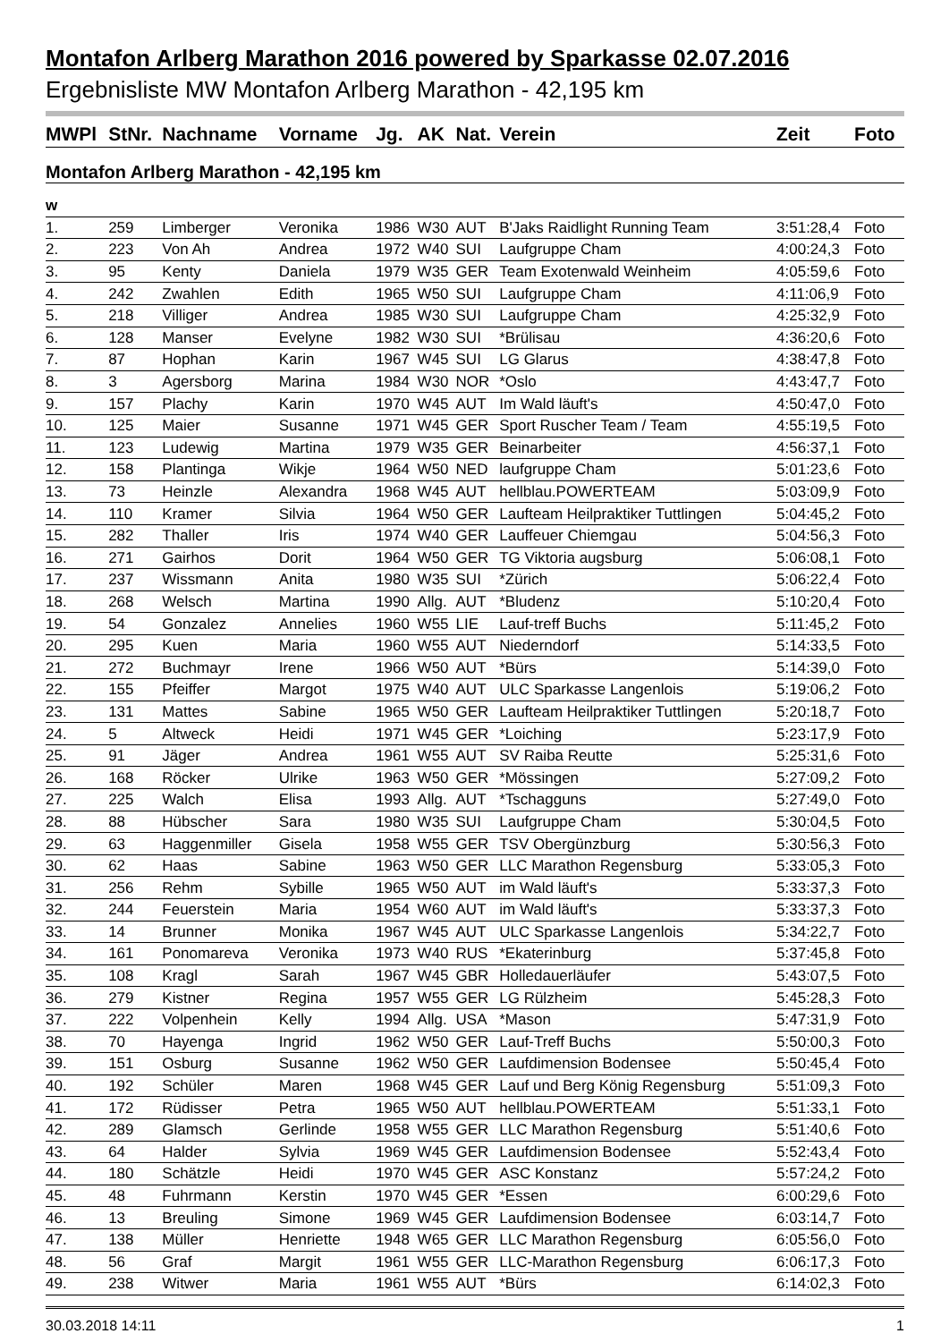Montafon Arlberg Marathon 2016 powered by Sparkasse 02.07.2016
Ergebnisliste MW Montafon Arlberg Marathon - 42,195 km
| MWPl | StNr. | Nachname | Vorname | Jg. | AK | Nat. | Verein | Zeit | Foto |
| --- | --- | --- | --- | --- | --- | --- | --- | --- | --- |
| Montafon Arlberg Marathon - 42,195 km | | | | | | | | | |
| w | | | | | | | | | |
| 1. | 259 | Limberger | Veronika | 1986 | W30 | AUT | B'Jaks Raidlight Running Team | 3:51:28,4 | Foto |
| 2. | 223 | Von Ah | Andrea | 1972 | W40 | SUI | Laufgruppe Cham | 4:00:24,3 | Foto |
| 3. | 95 | Kenty | Daniela | 1979 | W35 | GER | Team Exotenwald Weinheim | 4:05:59,6 | Foto |
| 4. | 242 | Zwahlen | Edith | 1965 | W50 | SUI | Laufgruppe Cham | 4:11:06,9 | Foto |
| 5. | 218 | Villiger | Andrea | 1985 | W30 | SUI | Laufgruppe Cham | 4:25:32,9 | Foto |
| 6. | 128 | Manser | Evelyne | 1982 | W30 | SUI | *Brülisau | 4:36:20,6 | Foto |
| 7. | 87 | Hophan | Karin | 1967 | W45 | SUI | LG Glarus | 4:38:47,8 | Foto |
| 8. | 3 | Agersborg | Marina | 1984 | W30 | NOR | *Oslo | 4:43:47,7 | Foto |
| 9. | 157 | Plachy | Karin | 1970 | W45 | AUT | Im Wald läuft's | 4:50:47,0 | Foto |
| 10. | 125 | Maier | Susanne | 1971 | W45 | GER | Sport Ruscher Team / Team | 4:55:19,5 | Foto |
| 11. | 123 | Ludewig | Martina | 1979 | W35 | GER | Beinarbeiter | 4:56:37,1 | Foto |
| 12. | 158 | Plantinga | Wikje | 1964 | W50 | NED | laufgruppe Cham | 5:01:23,6 | Foto |
| 13. | 73 | Heinzle | Alexandra | 1968 | W45 | AUT | hellblau.POWERTEAM | 5:03:09,9 | Foto |
| 14. | 110 | Kramer | Silvia | 1964 | W50 | GER | Laufteam Heilpraktiker Tuttlingen | 5:04:45,2 | Foto |
| 15. | 282 | Thaller | Iris | 1974 | W40 | GER | Lauffeuer Chiemgau | 5:04:56,3 | Foto |
| 16. | 271 | Gairhos | Dorit | 1964 | W50 | GER | TG Viktoria augsburg | 5:06:08,1 | Foto |
| 17. | 237 | Wissmann | Anita | 1980 | W35 | SUI | *Zürich | 5:06:22,4 | Foto |
| 18. | 268 | Welsch | Martina | 1990 | Allg. | AUT | *Bludenz | 5:10:20,4 | Foto |
| 19. | 54 | Gonzalez | Annelies | 1960 | W55 | LIE | Lauf-treff Buchs | 5:11:45,2 | Foto |
| 20. | 295 | Kuen | Maria | 1960 | W55 | AUT | Niederndorf | 5:14:33,5 | Foto |
| 21. | 272 | Buchmayr | Irene | 1966 | W50 | AUT | *Bürs | 5:14:39,0 | Foto |
| 22. | 155 | Pfeiffer | Margot | 1975 | W40 | AUT | ULC Sparkasse Langenlois | 5:19:06,2 | Foto |
| 23. | 131 | Mattes | Sabine | 1965 | W50 | GER | Laufteam Heilpraktiker Tuttlingen | 5:20:18,7 | Foto |
| 24. | 5 | Altweck | Heidi | 1971 | W45 | GER | *Loiching | 5:23:17,9 | Foto |
| 25. | 91 | Jäger | Andrea | 1961 | W55 | AUT | SV Raiba Reutte | 5:25:31,6 | Foto |
| 26. | 168 | Röcker | Ulrike | 1963 | W50 | GER | *Mössingen | 5:27:09,2 | Foto |
| 27. | 225 | Walch | Elisa | 1993 | Allg. | AUT | *Tschagguns | 5:27:49,0 | Foto |
| 28. | 88 | Hübscher | Sara | 1980 | W35 | SUI | Laufgruppe Cham | 5:30:04,5 | Foto |
| 29. | 63 | Haggenmiller | Gisela | 1958 | W55 | GER | TSV Obergünzburg | 5:30:56,3 | Foto |
| 30. | 62 | Haas | Sabine | 1963 | W50 | GER | LLC Marathon Regensburg | 5:33:05,3 | Foto |
| 31. | 256 | Rehm | Sybille | 1965 | W50 | AUT | im Wald läuft's | 5:33:37,3 | Foto |
| 32. | 244 | Feuerstein | Maria | 1954 | W60 | AUT | im Wald läuft's | 5:33:37,3 | Foto |
| 33. | 14 | Brunner | Monika | 1967 | W45 | AUT | ULC Sparkasse Langenlois | 5:34:22,7 | Foto |
| 34. | 161 | Ponomareva | Veronika | 1973 | W40 | RUS | *Ekaterinburg | 5:37:45,8 | Foto |
| 35. | 108 | Kragl | Sarah | 1967 | W45 | GBR | Holledauerläufer | 5:43:07,5 | Foto |
| 36. | 279 | Kistner | Regina | 1957 | W55 | GER | LG Rülzheim | 5:45:28,3 | Foto |
| 37. | 222 | Volpenhein | Kelly | 1994 | Allg. | USA | *Mason | 5:47:31,9 | Foto |
| 38. | 70 | Hayenga | Ingrid | 1962 | W50 | GER | Lauf-Treff Buchs | 5:50:00,3 | Foto |
| 39. | 151 | Osburg | Susanne | 1962 | W50 | GER | Laufdimension Bodensee | 5:50:45,4 | Foto |
| 40. | 192 | Schüler | Maren | 1968 | W45 | GER | Lauf und Berg König Regensburg | 5:51:09,3 | Foto |
| 41. | 172 | Rüdisser | Petra | 1965 | W50 | AUT | hellblau.POWERTEAM | 5:51:33,1 | Foto |
| 42. | 289 | Glamsch | Gerlinde | 1958 | W55 | GER | LLC Marathon Regensburg | 5:51:40,6 | Foto |
| 43. | 64 | Halder | Sylvia | 1969 | W45 | GER | Laufdimension Bodensee | 5:52:43,4 | Foto |
| 44. | 180 | Schätzle | Heidi | 1970 | W45 | GER | ASC Konstanz | 5:57:24,2 | Foto |
| 45. | 48 | Fuhrmann | Kerstin | 1970 | W45 | GER | *Essen | 6:00:29,6 | Foto |
| 46. | 13 | Breuling | Simone | 1969 | W45 | GER | Laufdimension Bodensee | 6:03:14,7 | Foto |
| 47. | 138 | Müller | Henriette | 1948 | W65 | GER | LLC Marathon Regensburg | 6:05:56,0 | Foto |
| 48. | 56 | Graf | Margit | 1961 | W55 | GER | LLC-Marathon Regensburg | 6:06:17,3 | Foto |
| 49. | 238 | Witwer | Maria | 1961 | W55 | AUT | *Bürs | 6:14:02,3 | Foto |
30.03.2018 14:11 1